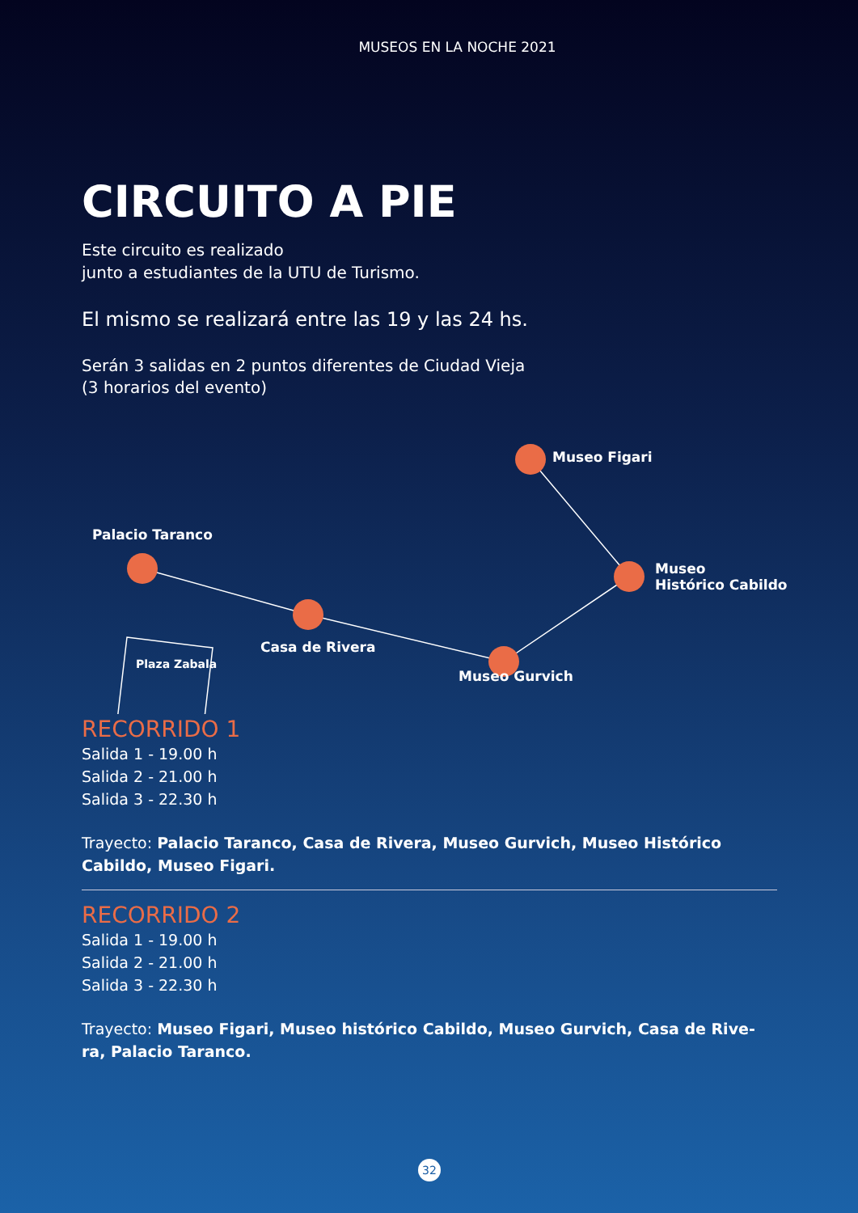MUSEOS EN LA NOCHE 2021
CIRCUITO A PIE
Este circuito es realizado
junto a estudiantes de la UTU de Turismo.
El mismo se realizará entre las 19 y las 24 hs.
Serán 3 salidas en 2 puntos diferentes de Ciudad Vieja
(3 horarios del evento)
Museo Figari
Palacio Taranco
Museo
Histórico Cabildo
Casa de Rivera
Plaza Zabala
Museo Gurvich
RECORRIDO 1
Salida 1 - 19.00 h
Salida 2 - 21.00 h
Salida 3 - 22.30 h
Trayecto: Palacio Taranco, Casa de Rivera, Museo Gurvich, Museo Histórico Cabildo, Museo Figari.
RECORRIDO 2
Salida 1 - 19.00 h
Salida 2 - 21.00 h
Salida 3 - 22.30 h
Trayecto: Museo Figari, Museo histórico Cabildo, Museo Gurvich, Casa de Rive-ra, Palacio Taranco.
32